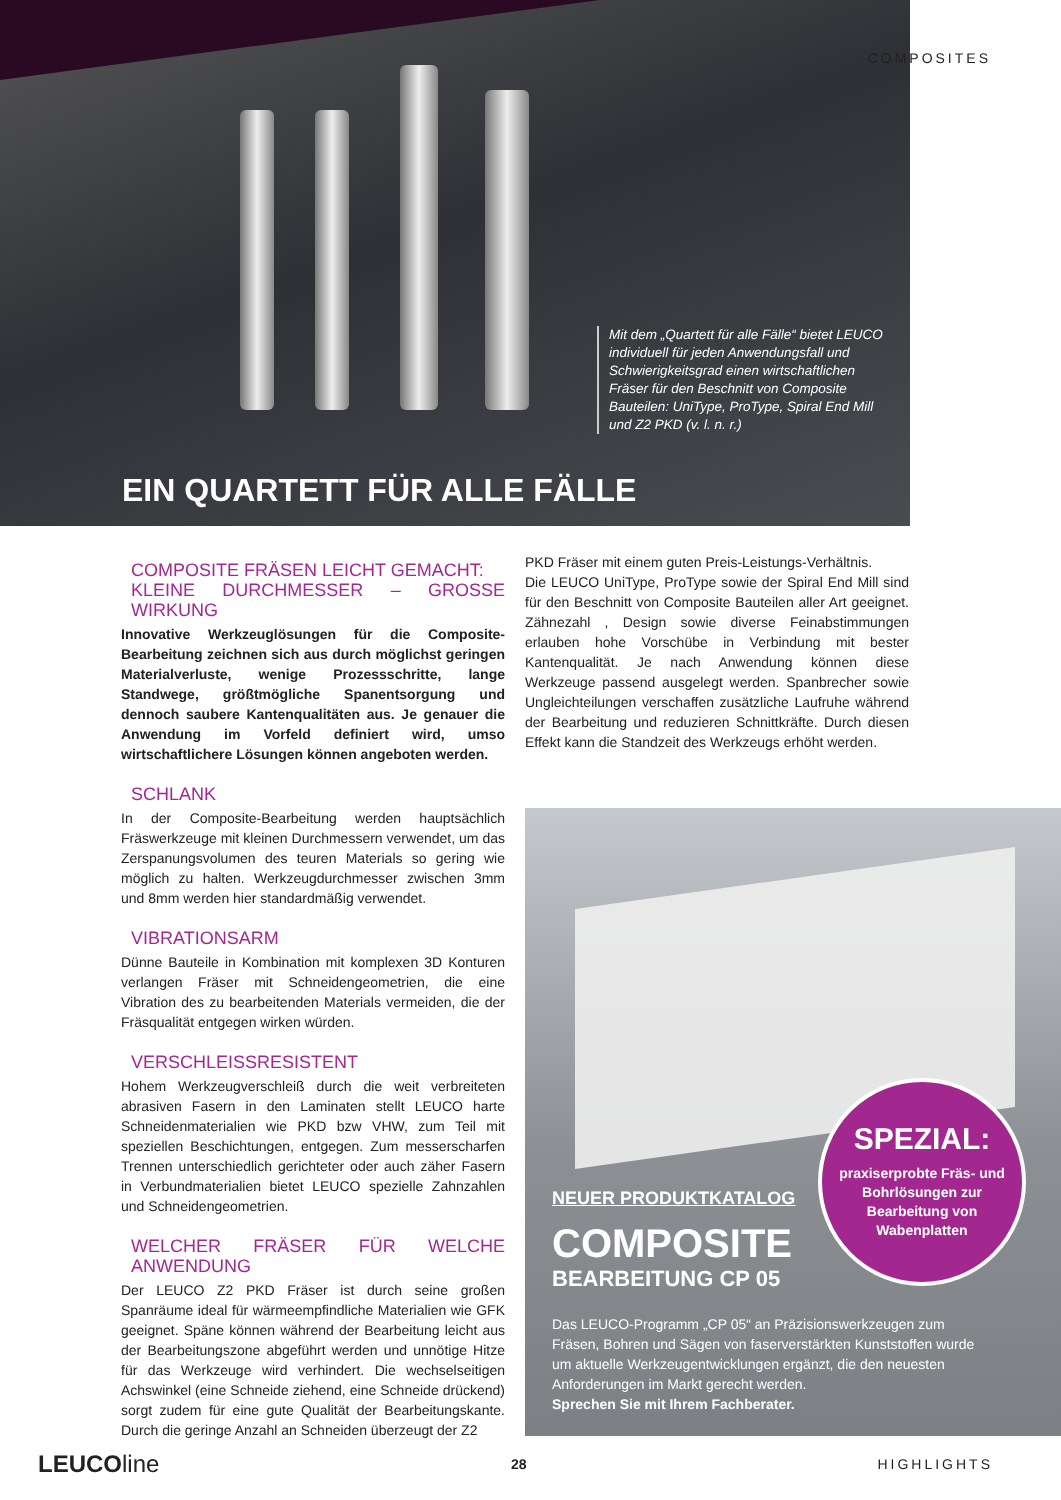Mit dem „Quartett für alle Fälle“ bietet LEUCO individuell für jeden Anwendungsfall und Schwierigkeitsgrad einen wirtschaftlichen Fräser für den Beschnitt von Composite Bauteilen: UniType, ProType, Spiral End Mill und Z2 PKD (v. l. n. r.)
EIN QUARTETT FÜR ALLE FÄLLE
COMPOSITES
COMPOSITE FRÄSEN LEICHT GEMACHT:
KLEINE DURCHMESSER – GROSSE WIRKUNG
Innovative Werkzeuglösungen für die Composite-Bearbeitung zeichnen sich aus durch möglichst geringen Materialverluste, wenige Prozessschritte, lange Standwege, größtmögliche Spanentsorgung und dennoch saubere Kantenqualitäten aus. Je genauer die Anwendung im Vorfeld definiert wird, umso wirtschaftlichere Lösungen können angeboten werden.
SCHLANK
In der Composite-Bearbeitung werden hauptsächlich Fräswerkzeuge mit kleinen Durchmessern verwendet, um das Zerspanungsvolumen des teuren Materials so gering wie möglich zu halten. Werkzeugdurchmesser zwischen 3mm und 8mm werden hier standardmäßig verwendet.
VIBRATIONSARM
Dünne Bauteile in Kombination mit komplexen 3D Konturen verlangen Fräser mit Schneidengeometrien, die eine Vibration des zu bearbeitenden Materials vermeiden, die der Fräsqualität entgegen wirken würden.
VERSCHLEISSRESISTENT
Hohem Werkzeugverschleiß durch die weit verbreiteten abrasiven Fasern in den Laminaten stellt LEUCO harte Schneidenmaterialien wie PKD bzw VHW, zum Teil mit speziellen Beschichtungen, entgegen. Zum messerscharfen Trennen unterschiedlich gerichteter oder auch zäher Fasern in Verbundmaterialien bietet LEUCO spezielle Zahnzahlen und Schneidengeometrien.
WELCHER FRÄSER FÜR WELCHE ANWENDUNG
Der LEUCO Z2 PKD Fräser ist durch seine großen Spanräume ideal für wärmeempfindliche Materialien wie GFK geeignet. Späne können während der Bearbeitung leicht aus der Bearbeitungszone abgeführt werden und unnötige Hitze für das Werkzeuge wird verhindert. Die wechselseitigen Achswinkel (eine Schneide ziehend, eine Schneide drückend) sorgt zudem für eine gute Qualität der Bearbeitungskante. Durch die geringe Anzahl an Schneiden überzeugt der Z2
PKD Fräser mit einem guten Preis-Leistungs-Verhältnis.
Die LEUCO UniType, ProType sowie der Spiral End Mill sind für den Beschnitt von Composite Bauteilen aller Art geeignet. Zähnezahl , Design sowie diverse Feinabstimmungen erlauben hohe Vorschübe in Verbindung mit bester Kantenqualität. Je nach Anwendung können diese Werkzeuge passend ausgelegt werden. Spanbrecher sowie Ungleichteilungen verschaffen zusätzliche Laufruhe während der Bearbeitung und reduzieren Schnittkräfte. Durch diesen Effekt kann die Standzeit des Werkzeugs erhöht werden.
NEUER PRODUKTKATALOG
COMPOSITE
BEARBEITUNG CP 05
Das LEUCO-Programm „CP 05“ an Präzisionswerkzeugen zum Fräsen, Bohren und Sägen von faserverstärkten Kunststoffen wurde um aktuelle Werkzeugentwicklungen ergänzt, die den neuesten Anforderungen im Markt gerecht werden.
Sprechen Sie mit Ihrem Fachberater.
SPEZIAL:
praxiserprobte Fräs- und Bohrlösungen zur Bearbeitung von Wabenplatten
LEUCOline 28 HIGHLIGHTS